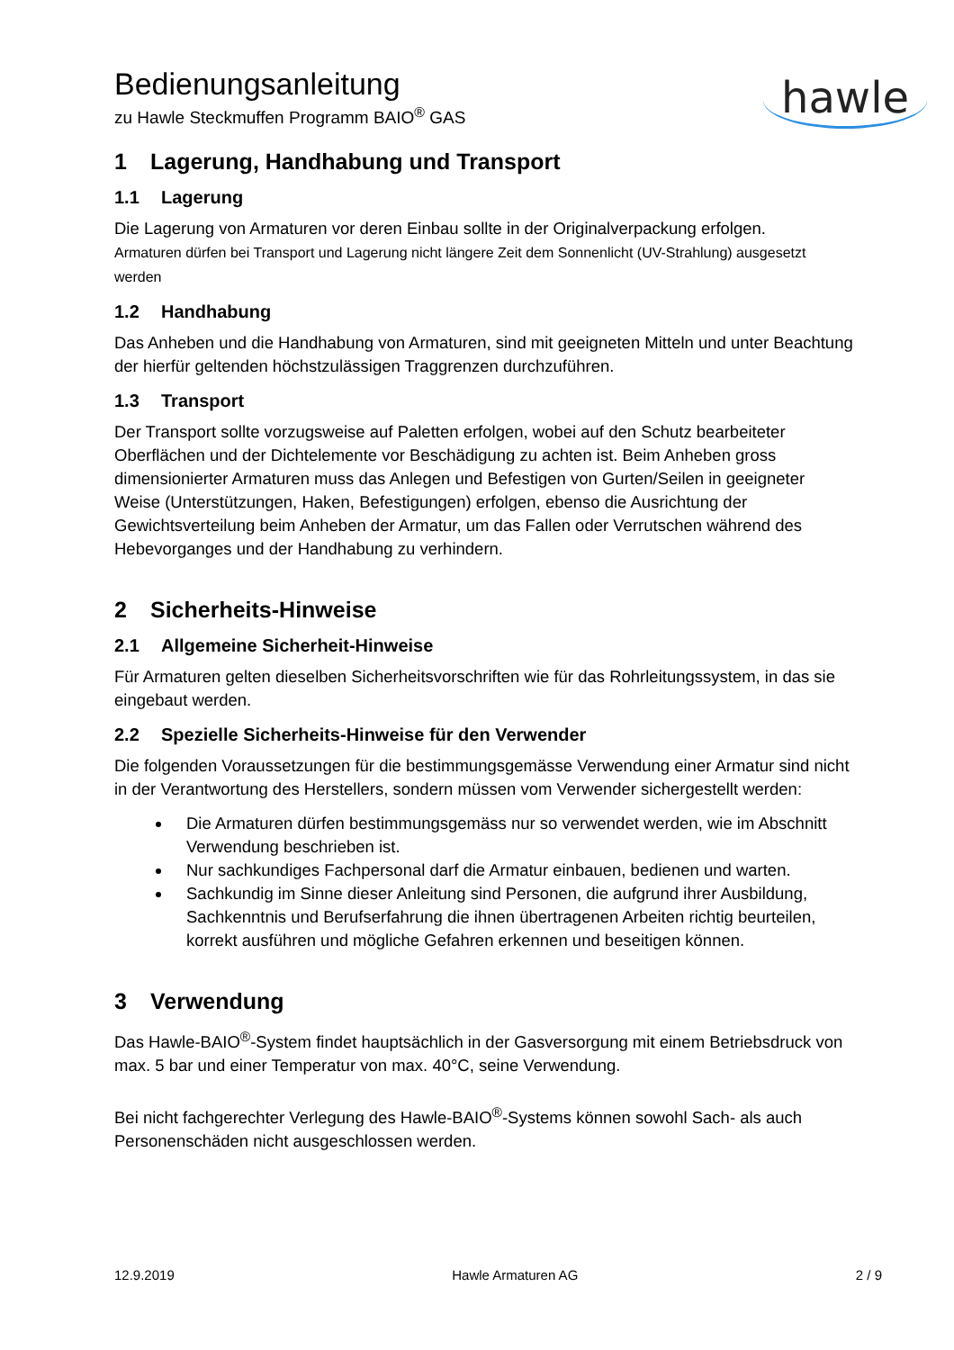hawle
Bedienungsanleitung
zu Hawle Steckmuffen Programm BAIO<sup>®</sup> GAS
1 Lagerung, Handhabung und Transport
1.1 Lagerung
Die Lagerung von Armaturen vor deren Einbau sollte in der Originalverpackung erfolgen.
Armaturen dürfen bei Transport und Lagerung nicht längere Zeit dem Sonnenlicht (UV-Strahlung) ausgesetzt werden
1.2 Handhabung
Das Anheben und die Handhabung von Armaturen, sind mit geeigneten Mitteln und unter Beachtung der hierfür geltenden höchstzulässigen Traggrenzen durchzuführen.
1.3 Transport
Der Transport sollte vorzugsweise auf Paletten erfolgen, wobei auf den Schutz bearbeiteter Oberflächen und der Dichtelemente vor Beschädigung zu achten ist. Beim Anheben gross dimensionierter Armaturen muss das Anlegen und Befestigen von Gurten/Seilen in geeigneter Weise (Unterstützungen, Haken, Befestigungen) erfolgen, ebenso die Ausrichtung der Gewichtsverteilung beim Anheben der Armatur, um das Fallen oder Verrutschen während des Hebevorganges und der Handhabung zu verhindern.
2 Sicherheits-Hinweise
2.1 Allgemeine Sicherheit-Hinweise
Für Armaturen gelten dieselben Sicherheitsvorschriften wie für das Rohrleitungssystem, in das sie eingebaut werden.
2.2 Spezielle Sicherheits-Hinweise für den Verwender
Die folgenden Voraussetzungen für die bestimmungsgemässe Verwendung einer Armatur sind nicht in der Verantwortung des Herstellers, sondern müssen vom Verwender sichergestellt werden:
Die Armaturen dürfen bestimmungsgemäss nur so verwendet werden, wie im Abschnitt Verwendung beschrieben ist.
Nur sachkundiges Fachpersonal darf die Armatur einbauen, bedienen und warten.
Sachkundig im Sinne dieser Anleitung sind Personen, die aufgrund ihrer Ausbildung, Sachkenntnis und Berufserfahrung die ihnen übertragenen Arbeiten richtig beurteilen, korrekt ausführen und mögliche Gefahren erkennen und beseitigen können.
3 Verwendung
Das Hawle-BAIO<sup>®</sup>-System findet hauptsächlich in der Gasversorgung mit einem Betriebsdruck von max. 5 bar und einer Temperatur von max. 40°C, seine Verwendung.
Bei nicht fachgerechter Verlegung des Hawle-BAIO<sup>®</sup>-Systems können sowohl Sach- als auch Personenschäden nicht ausgeschlossen werden.
12.9.2019 Hawle Armaturen AG 2 / 9